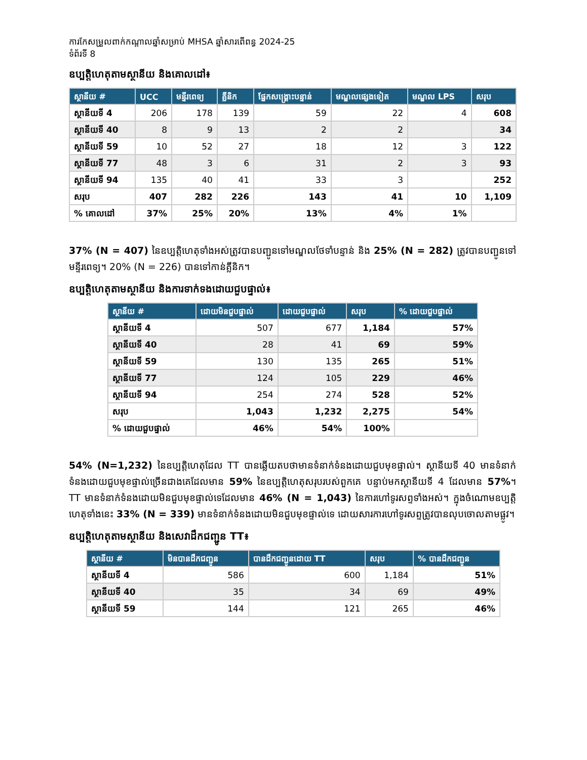ការកែសម្រួលពាក់កណ្តាលឆ្នាំសម្រាប់ MHSA ឆ្នាំសារពើពន្ធ 2024-25
ទំព័រទី 8
ឧប្បត្តិហេតុតាមស្ថានីយ និងគោលដៅ៖
| ស្ថានីយ # | UCC | មន្ទីរពេទ្យ | គ្លីនិក | ផ្នែកសង្គ្រោះបន្ទាន់ | មណ្ឌលផ្សេងទៀត | មណ្ឌល LPS | សរុប |
| --- | --- | --- | --- | --- | --- | --- | --- |
| ស្ថានីយទី 4 | 206 | 178 | 139 | 59 | 22 | 4 | 608 |
| ស្ថានីយទី 40 | 8 | 9 | 13 | 2 | 2 | | 34 |
| ស្ថានីយទី 59 | 10 | 52 | 27 | 18 | 12 | 3 | 122 |
| ស្ថានីយទី 77 | 48 | 3 | 6 | 31 | 2 | 3 | 93 |
| ស្ថានីយទី 94 | 135 | 40 | 41 | 33 | 3 | | 252 |
| សរុប | 407 | 282 | 226 | 143 | 41 | 10 | 1,109 |
| % គោលដៅ | 37% | 25% | 20% | 13% | 4% | 1% | |
37% (N = 407) នៃឧប្បត្តិហេតុទាំងអស់ត្រូវបានបញ្ជូនទៅមណ្ឌលថែទាំបន្ទាន់ និង 25% (N = 282) ត្រូវបានបញ្ជូនទៅមន្ទីរពេទ្យ។ 20% (N = 226) បានទៅកាន់គ្លីនិក។
ឧប្បត្តិហេតុតាមស្ថានីយ និងការទាក់ទងដោយជួបផ្ទាល់៖
| ស្ថានីយ # | ដោយមិនជួបផ្ទាល់ | ដោយជួបផ្ទាល់ | សរុប | % ដោយជួបផ្ទាល់ |
| --- | --- | --- | --- | --- |
| ស្ថានីយទី 4 | 507 | 677 | 1,184 | 57% |
| ស្ថានីយទី 40 | 28 | 41 | 69 | 59% |
| ស្ថានីយទី 59 | 130 | 135 | 265 | 51% |
| ស្ថានីយទី 77 | 124 | 105 | 229 | 46% |
| ស្ថានីយទី 94 | 254 | 274 | 528 | 52% |
| សរុប | 1,043 | 1,232 | 2,275 | 54% |
| % ដោយជួបផ្ទាល់ | 46% | 54% | 100% | |
54% (N=1,232) នៃឧប្បត្តិហេតុដែល TT បានឆ្លើយតបថាមានទំនាក់ទំនងដោយជួបមុខផ្ទាល់។ ស្ថានីយទី 40 មានទំនាក់ទំនងដោយជួបមុខផ្ទាល់ច្រើនជាងគេដែលមាន 59% នៃឧប្បត្តិហេតុសរុបរបស់ពួកគេ បន្ទាប់មកស្ថានីយទី 4 ដែលមាន 57%។ TT មានទំនាក់ទំនងដោយមិនជួបមុខផ្ទាល់ទេដែលមាន 46% (N = 1,043) នៃការហៅទូរសព្ទទាំងអស់។ ក្នុងចំណោមឧប្បត្តិហេតុទាំងនេះ 33% (N = 339) មានទំនាក់ទំនងដោយមិនជួបមុខផ្ទាល់ទេ ដោយសារការហៅទូរសព្ទត្រូវបានលុបចោលតាមផ្លូវ។
ឧប្បត្តិហេតុតាមស្ថានីយ និងសេវាដឹកជញ្ជូន TT៖
| ស្ថានីយ # | មិនបានដឹកជញ្ជូន | បានដឹកជញ្ជូនដោយ TT | សរុប | % បានដឹកជញ្ជូន |
| --- | --- | --- | --- | --- |
| ស្ថានីយទី 4 | 586 | 600 | 1,184 | 51% |
| ស្ថានីយទី 40 | 35 | 34 | 69 | 49% |
| ស្ថានីយទី 59 | 144 | 121 | 265 | 46% |